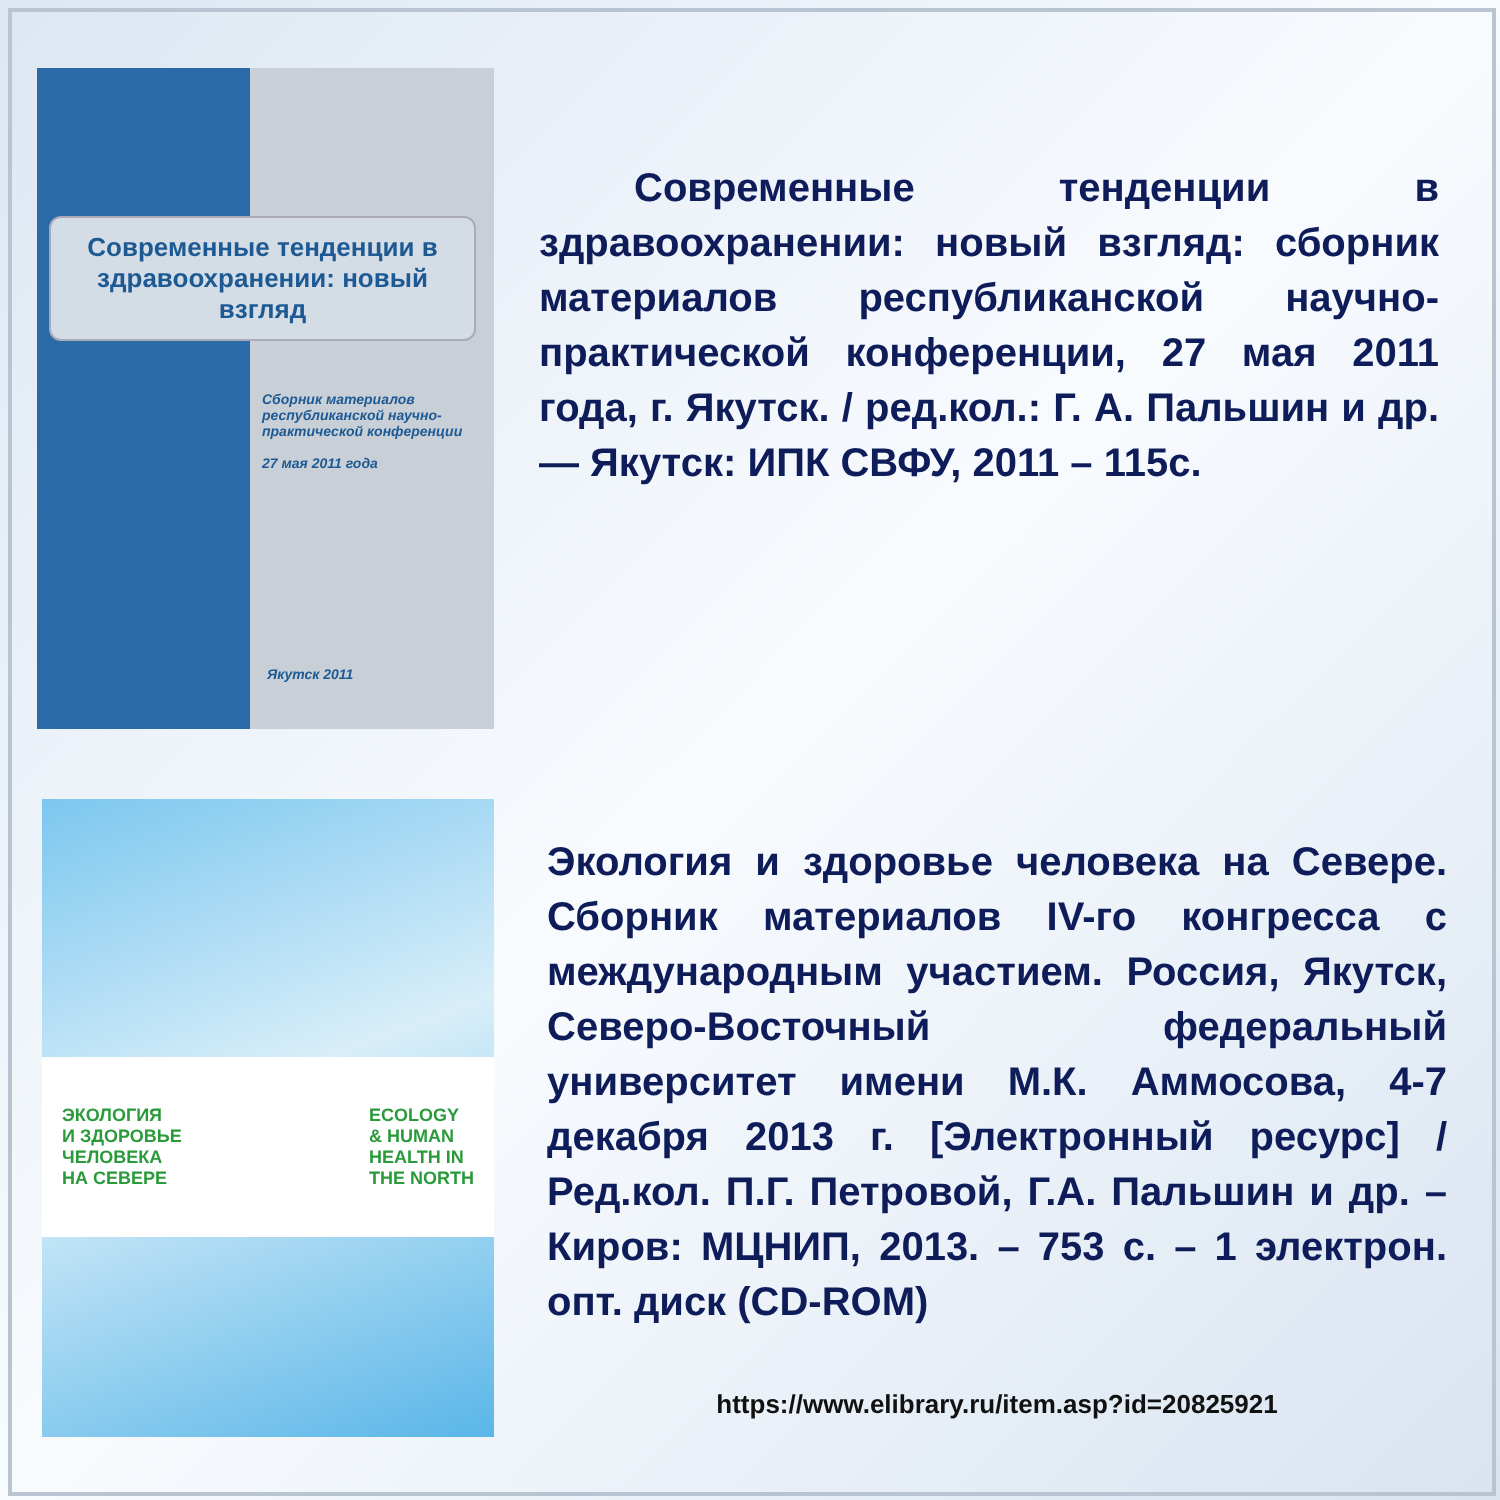Современные тенденции в здравоохранении: новый взгляд
Сборник материалов республиканской научно-практической конференции
27 мая 2011 года
Якутск 2011
Современные тенденции в здравоохранении: новый взгляд: сборник материалов республиканской научно-практической конференции, 27 мая 2011 года, г. Якутск. / ред.кол.: Г. А. Пальшин и др. — Якутск: ИПК СВФУ, 2011 – 115с.
ЭКОЛОГИЯ
И ЗДОРОВЬЕ
ЧЕЛОВЕКА
НА СЕВЕРЕ
ECOLOGY
& HUMAN
HEALTH IN
THE NORTH
Экология и здоровье человека на Севере. Сборник материалов IV-го конгресса с международным участием. Россия, Якутск, Северо-Восточный федеральный университет имени М.К. Аммосова, 4-7 декабря 2013 г. [Электронный ресурс] / Ред.кол. П.Г. Петровой, Г.А. Пальшин и др. – Киров: МЦНИП, 2013. – 753 с. – 1 электрон. опт. диск (CD-ROM)
https://www.elibrary.ru/item.asp?id=20825921